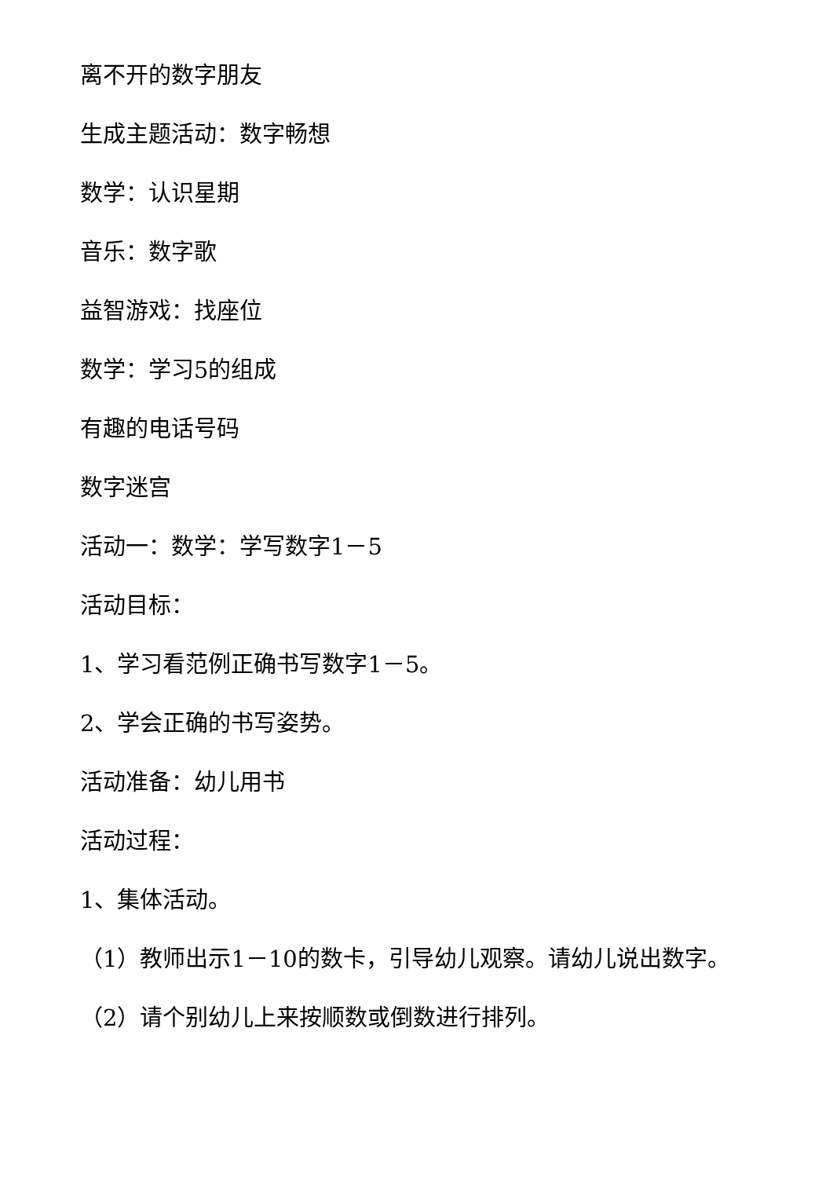离不开的数字朋友
生成主题活动：数字畅想
数学：认识星期
音乐：数字歌
益智游戏：找座位
数学：学习5的组成
有趣的电话号码
数字迷宫
活动一：数学：学写数字1－5
活动目标：
1、学习看范例正确书写数字1－5。
2、学会正确的书写姿势。
活动准备：幼儿用书
活动过程：
1、集体活动。
（1）教师出示1－10的数卡，引导幼儿观察。请幼儿说出数字。
（2）请个别幼儿上来按顺数或倒数进行排列。